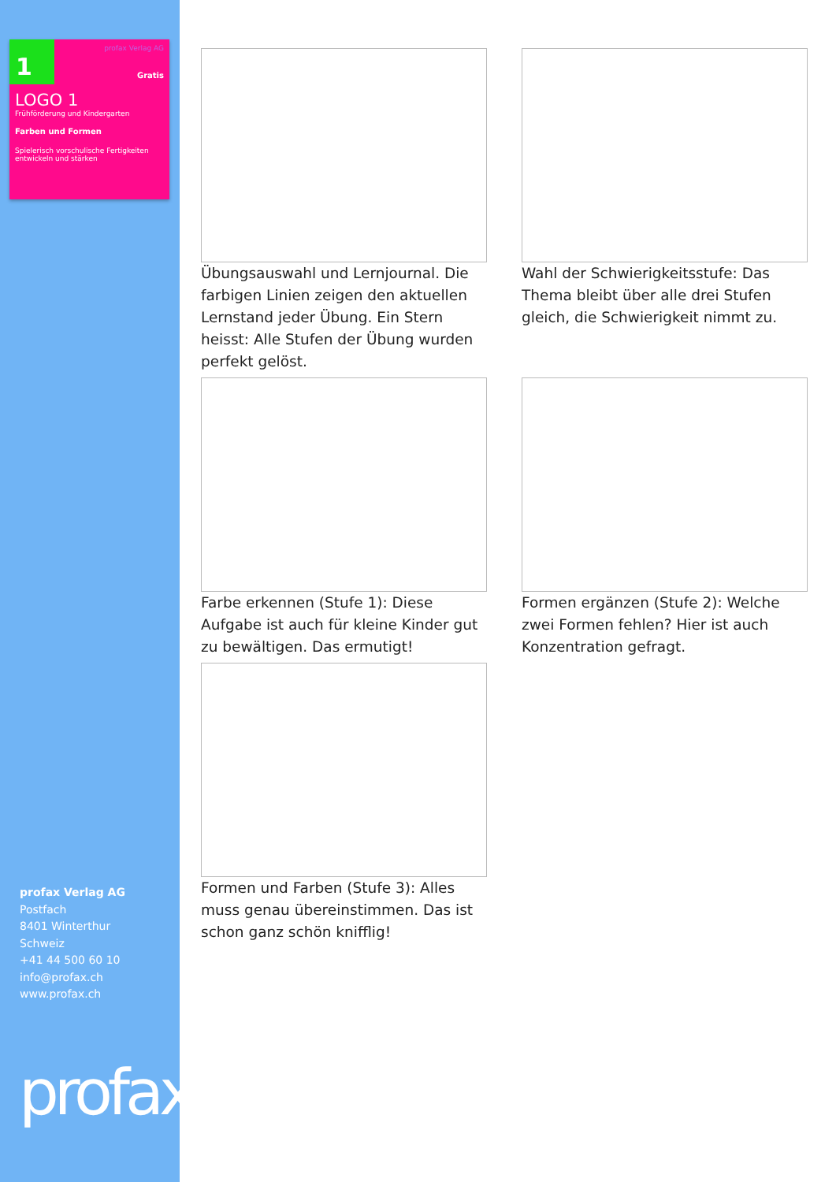1
profax Verlag AG
Gratis
LOGO 1
Frühförderung und Kindergarten
Farben und Formen
Spielerisch vorschulische Fertigkeiten entwickeln und stärken
profax Verlag AG
Postfach
8401 Winterthur
Schweiz
+41 44 500 60 10
info@profax.ch
www.profax.ch
profax
Übungsauswahl und Lernjournal. Die farbigen Linien zeigen den aktuellen Lernstand jeder Übung. Ein Stern heisst: Alle Stufen der Übung wurden perfekt gelöst.
Wahl der Schwierigkeitsstufe: Das Thema bleibt über alle drei Stufen gleich, die Schwierigkeit nimmt zu.
Farbe erkennen (Stufe 1): Diese Aufgabe ist auch für kleine Kinder gut zu bewältigen. Das ermutigt!
Formen ergänzen (Stufe 2): Welche zwei Formen fehlen? Hier ist auch Konzentration gefragt.
Formen und Farben (Stufe 3): Alles muss genau übereinstimmen. Das ist schon ganz schön knifflig!